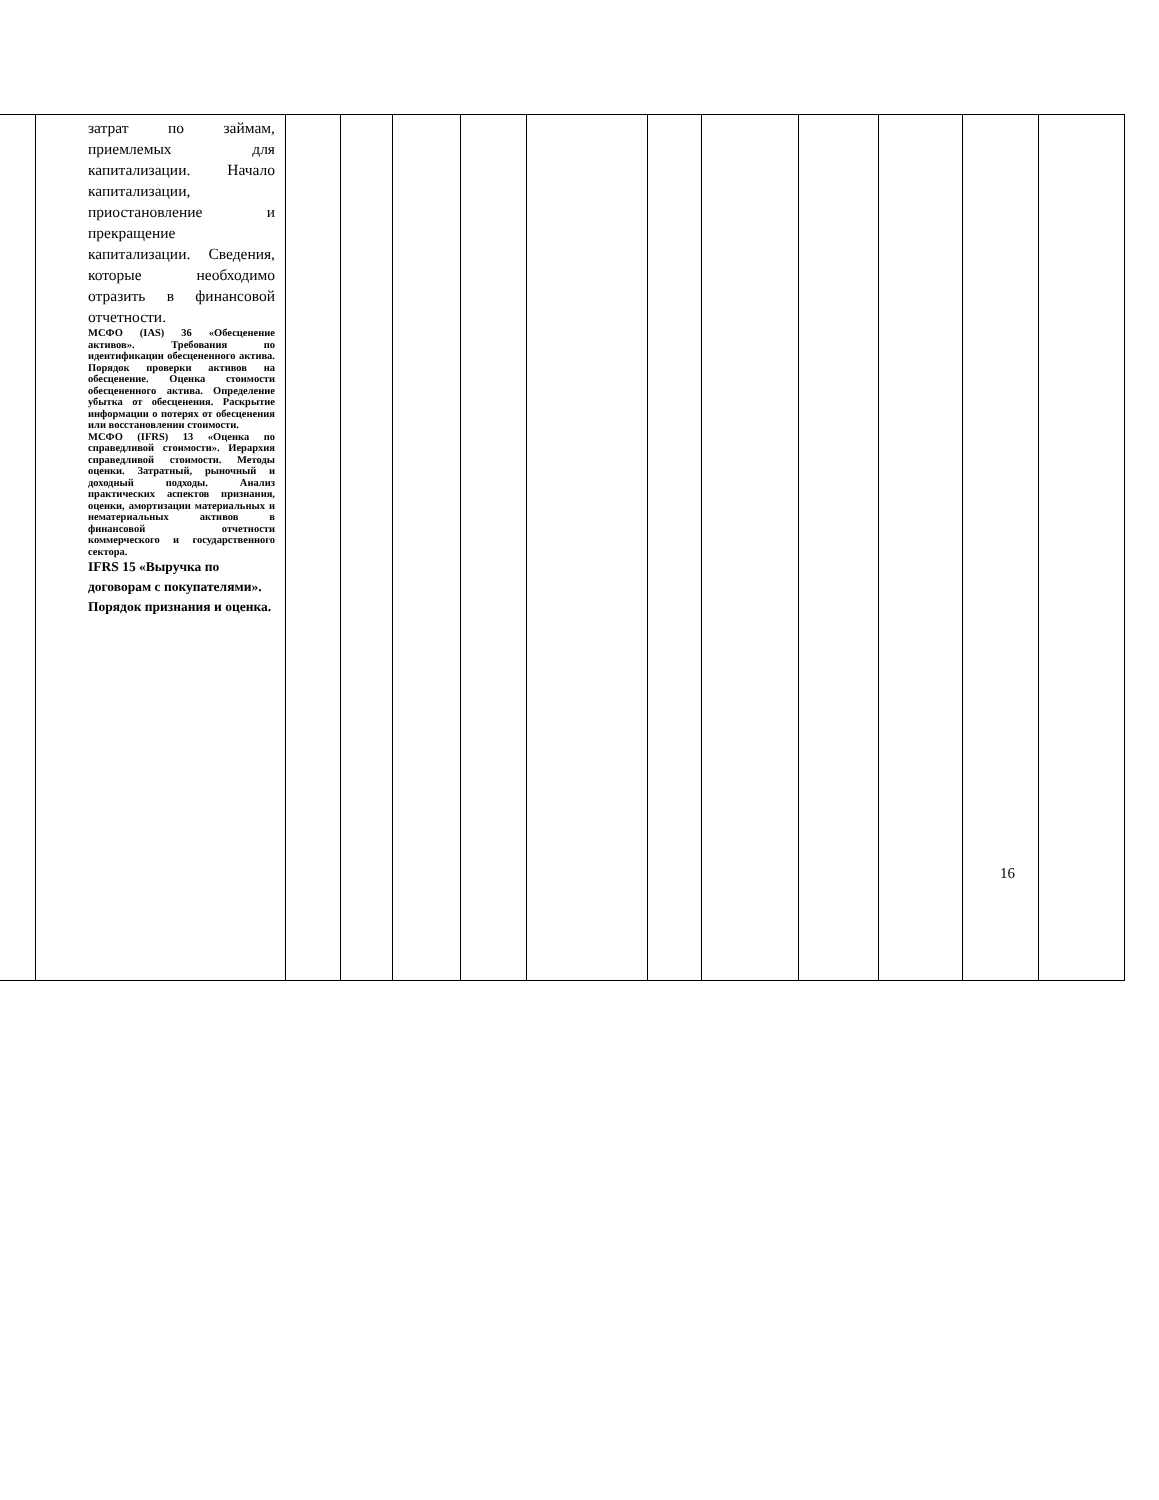| | затрат по займам, приемлемых для капитализации. Начало капитализации, приостановление и прекращение капитализации. Сведения, которые необходимо отразить в финансовой отчетности. МСФО (IAS) 36 «Обесценение активов». Требования по идентификации обесцененного актива. Порядок проверки активов на обесценение. Оценка стоимости обесцененного актива. Определение убытка от обесценения. Раскрытие информации о потерях от обесценения или восстановлении стоимости. МСФО (IFRS) 13 «Оценка по справедливой стоимости». Иерархия справедливой стоимости. Методы оценки. Затратный, рыночный и доходный подходы. Анализ практических аспектов признания, оценки, амортизации материальных и нематериальных активов в финансовой отчетности коммерческого и государственного сектора. IFRS 15 «Выручка по договорам с покупателями». Порядок признания и оценка. | | | | | | | | | | | |
16